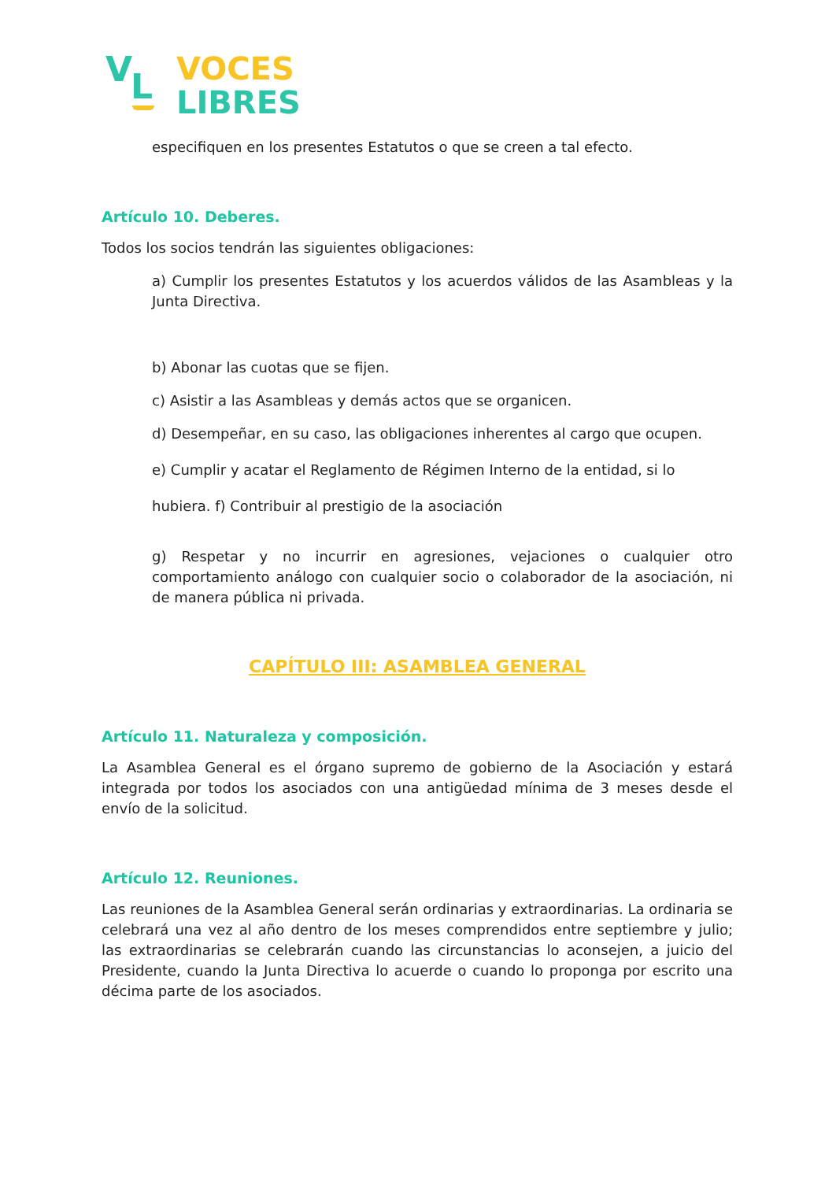V L
VOCES
LIBRES
especifiquen en los presentes Estatutos o que se creen a tal efecto.
Artículo 10. Deberes.
Todos los socios tendrán las siguientes obligaciones:
a) Cumplir los presentes Estatutos y los acuerdos válidos de las Asambleas y la Junta Directiva.
b) Abonar las cuotas que se fijen.
c) Asistir a las Asambleas y demás actos que se organicen.
d) Desempeñar, en su caso, las obligaciones inherentes al cargo que ocupen.
e) Cumplir y acatar el Reglamento de Régimen Interno de la entidad, si lo
hubiera. f) Contribuir al prestigio de la asociación
g) Respetar y no incurrir en agresiones, vejaciones o cualquier otro comportamiento análogo con cualquier socio o colaborador de la asociación, ni de manera pública ni privada.
CAPÍTULO III: ASAMBLEA GENERAL
Artículo 11. Naturaleza y composición.
La Asamblea General es el órgano supremo de gobierno de la Asociación y estará integrada por todos los asociados con una antigüedad mínima de 3 meses desde el envío de la solicitud.
Artículo 12. Reuniones.
Las reuniones de la Asamblea General serán ordinarias y extraordinarias. La ordinaria se celebrará una vez al año dentro de los meses comprendidos entre septiembre y julio; las extraordinarias se celebrarán cuando las circunstancias lo aconsejen, a juicio del Presidente, cuando la Junta Directiva lo acuerde o cuando lo proponga por escrito una décima parte de los asociados.